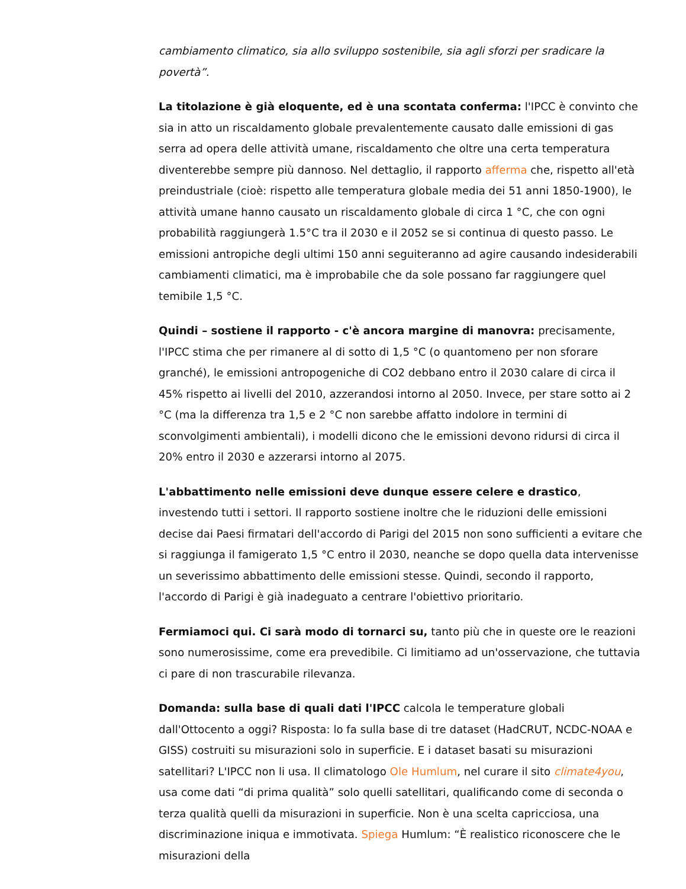cambiamento climatico, sia allo sviluppo sostenibile, sia agli sforzi per sradicare la povertà”.
La titolazione è già eloquente, ed è una scontata conferma: l'IPCC è convinto che sia in atto un riscaldamento globale prevalentemente causato dalle emissioni di gas serra ad opera delle attività umane, riscaldamento che oltre una certa temperatura diventerebbe sempre più dannoso. Nel dettaglio, il rapporto afferma che, rispetto all'età preindustriale (cioè: rispetto alle temperatura globale media dei 51 anni 1850-1900), le attività umane hanno causato un riscaldamento globale di circa 1 °C, che con ogni probabilità raggiungerà 1.5°C tra il 2030 e il 2052 se si continua di questo passo. Le emissioni antropiche degli ultimi 150 anni seguiteranno ad agire causando indesiderabili cambiamenti climatici, ma è improbabile che da sole possano far raggiungere quel temibile 1,5 °C.
Quindi – sostiene il rapporto - c'è ancora margine di manovra: precisamente, l'IPCC stima che per rimanere al di sotto di 1,5 °C (o quantomeno per non sforare granché), le emissioni antropogeniche di CO2 debbano entro il 2030 calare di circa il 45% rispetto ai livelli del 2010, azzerandosi intorno al 2050. Invece, per stare sotto ai 2 °C (ma la differenza tra 1,5 e 2 °C non sarebbe affatto indolore in termini di sconvolgimenti ambientali), i modelli dicono che le emissioni devono ridursi di circa il 20% entro il 2030 e azzerarsi intorno al 2075.
L'abbattimento nelle emissioni deve dunque essere celere e drastico, investendo tutti i settori. Il rapporto sostiene inoltre che le riduzioni delle emissioni decise dai Paesi firmatari dell'accordo di Parigi del 2015 non sono sufficienti a evitare che si raggiunga il famigerato 1,5 °C entro il 2030, neanche se dopo quella data intervenisse un severissimo abbattimento delle emissioni stesse. Quindi, secondo il rapporto, l'accordo di Parigi è già inadeguato a centrare l'obiettivo prioritario.
Fermiamoci qui. Ci sarà modo di tornarci su, tanto più che in queste ore le reazioni sono numerosissime, come era prevedibile. Ci limitiamo ad un'osservazione, che tuttavia ci pare di non trascurabile rilevanza.
Domanda: sulla base di quali dati l'IPCC calcola le temperature globali dall'Ottocento a oggi? Risposta: lo fa sulla base di tre dataset (HadCRUT, NCDC-NOAA e GISS) costruiti su misurazioni solo in superficie. E i dataset basati su misurazioni satellitari? L'IPCC non li usa. Il climatologo Ole Humlum, nel curare il sito climate4you, usa come dati “di prima qualità” solo quelli satellitari, qualificando come di seconda o terza qualità quelli da misurazioni in superficie. Non è una scelta capricciosa, una discriminazione iniqua e immotivata. Spiega Humlum: “È realistico riconoscere che le misurazioni della